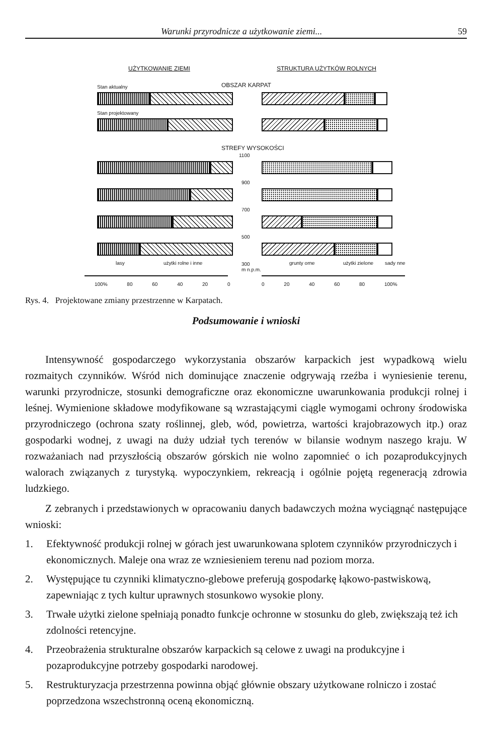Warunki przyrodnicze a użytkowanie ziemi... 59
UŻYTKOWANIE ZIEMI STRUKTURA UŻYTKÓW ROLNYCH
Stan aktualny OBSZAR KARPAT
Stan projektowany
STREFY WYSOKOŚCI
1100
900
700
500
300
m n.p.m.
lasy użytki rolne i inne grunty orne użytki zielone sady nne
100% 80 60 40 20 0 0 20 40 60 80 100%
Rys. 4. Projektowane zmiany przestrzenne w Karpatach.
Podsumowanie i wnioski
Intensywność gospodarczego wykorzystania obszarów karpackich jest wypadkową wielu rozmaitych czynników. Wśród nich dominujące znaczenie odgrywają rzeźba i wyniesienie terenu, warunki przyrodnicze, stosunki demograficzne oraz ekonomiczne uwarunkowania produkcji rolnej i leśnej. Wymienione składowe modyfikowane są wzrastającymi ciągle wymogami ochrony środowiska przyrodniczego (ochrona szaty roślinnej, gleb, wód, powietrza, wartości krajobrazowych itp.) oraz gospodarki wodnej, z uwagi na duży udział tych terenów w bilansie wodnym naszego kraju. W rozważaniach nad przyszłością obszarów górskich nie wolno zapomnieć o ich pozaprodukcyjnych walorach związanych z turystyką. wypoczynkiem, rekreacją i ogólnie pojętą regeneracją zdrowia ludzkiego.
Z zebranych i przedstawionych w opracowaniu danych badawczych można wyciągnąć następujące wnioski:
1. Efektywność produkcji rolnej w górach jest uwarunkowana splotem czynników przyrodniczych i ekonomicznych. Maleje ona wraz ze wzniesieniem terenu nad poziom morza.
2. Występujące tu czynniki klimatyczno-glebowe preferują gospodarkę łąkowo-pastwiskową, zapewniając z tych kultur uprawnych stosunkowo wysokie plony.
3. Trwałe użytki zielone spełniają ponadto funkcje ochronne w stosunku do gleb, zwiększają też ich zdolności retencyjne.
4. Przeobrażenia strukturalne obszarów karpackich są celowe z uwagi na produkcyjne i pozaprodukcyjne potrzeby gospodarki narodowej.
5. Restrukturyzacja przestrzenna powinna objąć głównie obszary użytkowane rolniczo i zostać poprzedzona wszechstronną oceną ekonomiczną.